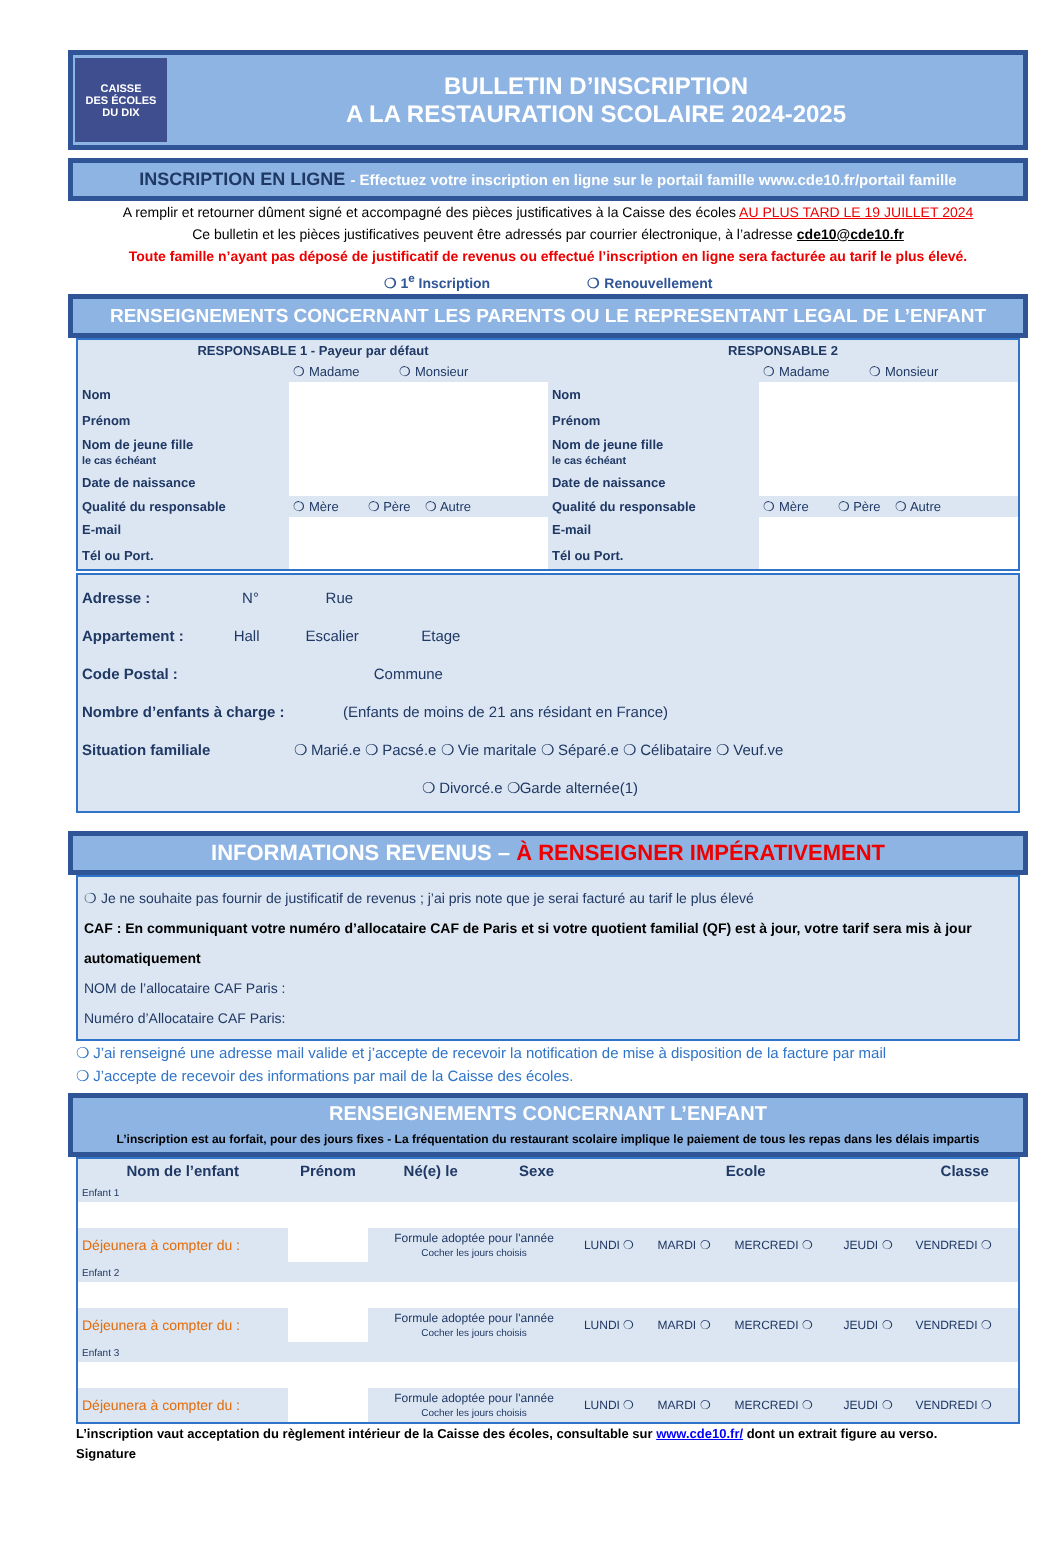CAISSE
DES ÉCOLES
DU DIX
BULLETIN D’INSCRIPTION
A LA RESTAURATION SCOLAIRE 2024-2025
INSCRIPTION EN LIGNE - Effectuez votre inscription en ligne sur le portail famille www.cde10.fr/portail famille
A remplir et retourner dûment signé et accompagné des pièces justificatives à la Caisse des écoles AU PLUS TARD LE 19 JUILLET 2024
Ce bulletin et les pièces justificatives peuvent être adressés par courrier électronique, à l’adresse cde10@cde10.fr
Toute famille n’ayant pas déposé de justificatif de revenus ou effectué l’inscription en ligne sera facturée au tarif le plus élevé.
❍ 1<sup>e</sup> Inscription ❍ Renouvellement
RENSEIGNEMENTS CONCERNANT LES PARENTS OU LE REPRESENTANT LEGAL DE L’ENFANT
| RESPONSABLE 1 - Payeur par défaut | | RESPONSABLE 2 | |
| --- | --- | --- | --- |
| | ❍ Madame ❍ Monsieur | | ❍ Madame ❍ Monsieur |
| Nom | | Nom | |
| Prénom | | Prénom | |
| Nom de jeune fille le cas échéant | | Nom de jeune fille le cas échéant | |
| Date de naissance | | Date de naissance | |
| Qualité du responsable | ❍ Mère ❍ Père ❍ Autre | Qualité du responsable | ❍ Mère ❍ Père ❍ Autre |
| E-mail | | E-mail | |
| Tél ou Port. | | Tél ou Port. | |
Adresse : N° Rue
Appartement : Hall Escalier Etage
Code Postal : Commune
Nombre d’enfants à charge : (Enfants de moins de 21 ans résidant en France)
Situation familiale ❍ Marié.e ❍ Pacsé.e ❍ Vie maritale ❍ Séparé.e ❍ Célibataire ❍ Veuf.ve
❍ Divorcé.e ❍Garde alternée(1)
INFORMATIONS REVENUS – À RENSEIGNER IMPÉRATIVEMENT
❍ Je ne souhaite pas fournir de justificatif de revenus ; j’ai pris note que je serai facturé au tarif le plus élevé
CAF : En communiquant votre numéro d’allocataire CAF de Paris et si votre quotient familial (QF) est à jour, votre tarif sera mis à jour automatiquement
NOM de l’allocataire CAF Paris :
Numéro d’Allocataire CAF Paris:
❍ J’ai renseigné une adresse mail valide et j’accepte de recevoir la notification de mise à disposition de la facture par mail
❍ J’accepte de recevoir des informations par mail de la Caisse des écoles.
RENSEIGNEMENTS CONCERNANT L’ENFANT
L’inscription est au forfait, pour des jours fixes - La fréquentation du restaurant scolaire implique le paiement de tous les repas dans les délais impartis
| Nom de l’enfant | Prénom | Né(e) le | Sexe | Ecole | | | | Classe |
| --- | --- | --- | --- | --- | --- | --- | --- | --- |
| Enfant 1 | | | | | | | | |
| Déjeunera à compter du : | | Formule adoptée pour l'année Cocher les jours choisis | | LUNDI ❍ | MARDI ❍ | MERCREDI ❍ | JEUDI ❍ | VENDREDI ❍ |
| Enfant 2 | | | | | | | | |
| Déjeunera à compter du : | | Formule adoptée pour l'année Cocher les jours choisis | | LUNDI ❍ | MARDI ❍ | MERCREDI ❍ | JEUDI ❍ | VENDREDI ❍ |
| Enfant 3 | | | | | | | | |
| Déjeunera à compter du : | | Formule adoptée pour l'année Cocher les jours choisis | | LUNDI ❍ | MARDI ❍ | MERCREDI ❍ | JEUDI ❍ | VENDREDI ❍ |
L’inscription vaut acceptation du règlement intérieur de la Caisse des écoles, consultable sur www.cde10.fr/ dont un extrait figure au verso.
Signature